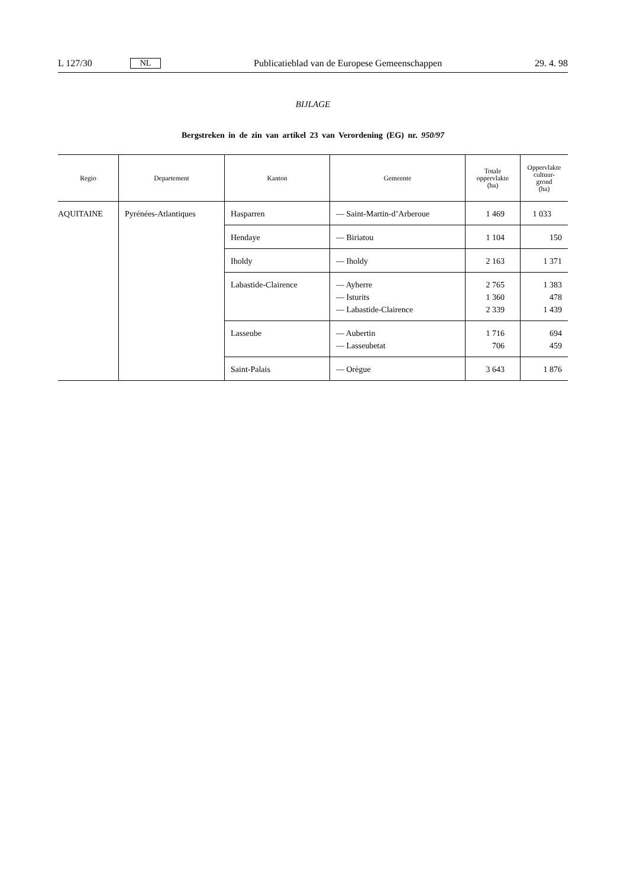L 127/30 NL Publicatieblad van de Europese Gemeenschappen 29. 4. 98
BIJLAGE
Bergstreken in de zin van artikel 23 van Verordening (EG) nr. 950/97
| Regio | Departement | Kanton | Gemeente | Totale oppervlakte (ha) | Oppervlakte cultuur- grond (ha) |
| --- | --- | --- | --- | --- | --- |
| AQUITAINE | Pyrénées-Atlantiques | Hasparren | — Saint-Martin-d’Arberoue | 1 469 | 1 033 |
| | | Hendaye | — Biriatou | 1 104 | 150 |
| | | Iholdy | — Iholdy | 2 163 | 1 371 |
| | | Labastide-Clairence | — Ayherre — Isturits — Labastide-Clairence | 2 765 1 360 2 339 | 1 383 478 1 439 |
| | | Lasseube | — Aubertin — Lasseubetat | 1 716 706 | 694 459 |
| | | Saint-Palais | — Orègue | 3 643 | 1 876 |